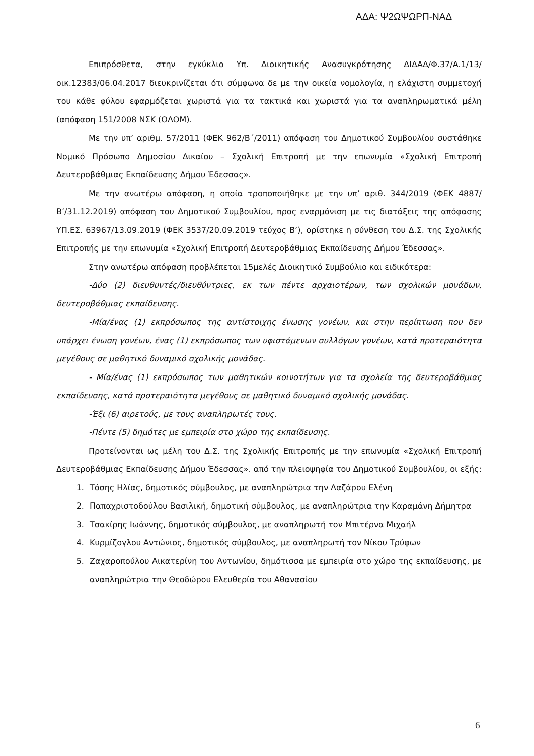ΑΔΑ: Ψ2ΩΨΩΡΠ-ΝΑΔ
Επιπρόσθετα, στην εγκύκλιο Υπ. Διοικητικής Ανασυγκρότησης ΔΙΔΑΔ/Φ.37/Α.1/13/οικ.12383/06.04.2017 διευκρινίζεται ότι σύμφωνα δε με την οικεία νομολογία, η ελάχιστη συμμετοχή του κάθε φύλου εφαρμόζεται χωριστά για τα τακτικά και χωριστά για τα αναπληρωματικά μέλη (απόφαση 151/2008 ΝΣΚ (ΟΛΟΜ).
Με την υπ’ αριθμ. 57/2011 (ΦΕΚ 962/Β΄/2011) απόφαση του Δημοτικού Συμβουλίου συστάθηκε Νομικό Πρόσωπο Δημοσίου Δικαίου – Σχολική Επιτροπή με την επωνυμία «Σχολική Επιτροπή Δευτεροβάθμιας Εκπαίδευσης Δήμου Έδεσσας».
Με την ανωτέρω απόφαση, η οποία τροποποιήθηκε με την υπ’ αριθ. 344/2019 (ΦΕΚ 4887/Β’/31.12.2019) απόφαση του Δημοτικού Συμβουλίου, προς εναρμόνιση με τις διατάξεις της απόφασης ΥΠ.ΕΣ. 63967/13.09.2019 (ΦΕΚ 3537/20.09.2019 τεύχος Β’), ορίστηκε η σύνθεση του Δ.Σ. της Σχολικής Επιτροπής με την επωνυμία «Σχολική Επιτροπή Δευτεροβάθμιας Εκπαίδευσης Δήμου Έδεσσας».
Στην ανωτέρω απόφαση προβλέπεται 15μελές Διοικητικό Συμβούλιο και ειδικότερα:
-Δύο (2) διευθυντές/διευθύντριες, εκ των πέντε αρχαιοτέρων, των σχολικών μονάδων, δευτεροβάθμιας εκπαίδευσης.
-Μία/ένας (1) εκπρόσωπος της αντίστοιχης ένωσης γονέων, και στην περίπτωση που δεν υπάρχει ένωση γονέων, ένας (1) εκπρόσωπος των υφιστάμενων συλλόγων γονέων, κατά προτεραιότητα μεγέθους σε μαθητικό δυναμικό σχολικής μονάδας.
- Μία/ένας (1) εκπρόσωπος των μαθητικών κοινοτήτων για τα σχολεία της δευτεροβάθμιας εκπαίδευσης, κατά προτεραιότητα μεγέθους σε μαθητικό δυναμικό σχολικής μονάδας.
-Έξι (6) αιρετούς, με τους αναπληρωτές τους.
-Πέντε (5) δημότες με εμπειρία στο χώρο της εκπαίδευσης.
Προτείνονται ως μέλη του Δ.Σ. της Σχολικής Επιτροπής με την επωνυμία «Σχολική Επιτροπή Δευτεροβάθμιας Εκπαίδευσης Δήμου Έδεσσας». από την πλειοψηφία του Δημοτικού Συμβουλίου, οι εξής:
1. Τόσης Ηλίας, δημοτικός σύμβουλος, με αναπληρώτρια την Λαζάρου Ελένη
2. Παπαχριστοδούλου Βασιλική, δημοτική σύμβουλος, με αναπληρώτρια την Καραμάνη Δήμητρα
3. Τσακίρης Ιωάννης, δημοτικός σύμβουλος, με αναπληρωτή τον Μπιτέρνα Μιχαήλ
4. Κυρμίζογλου Αντώνιος, δημοτικός σύμβουλος, με αναπληρωτή τον Νίκου Τρύφων
5. Ζαχαροπούλου Αικατερίνη του Αντωνίου, δημότισσα με εμπειρία στο χώρο της εκπαίδευσης, με αναπληρώτρια την Θεοδώρου Ελευθερία του Αθανασίου
6